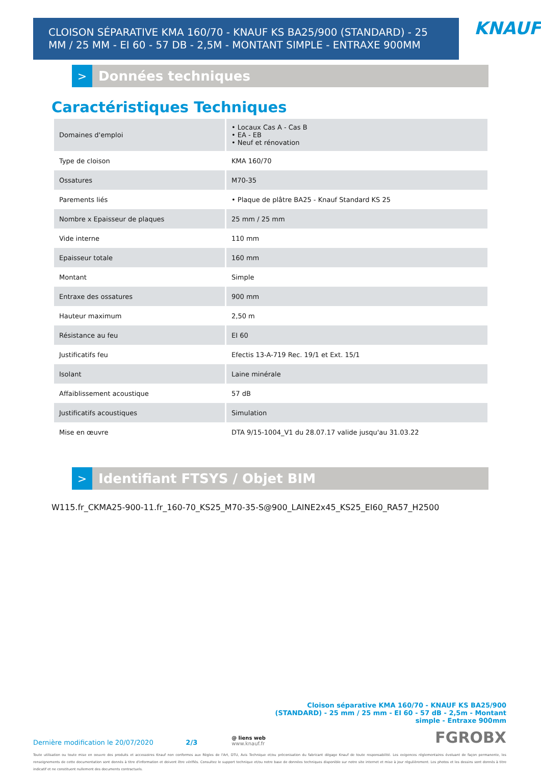CLOISON SÉPARATIVE KMA 160/70 - KNAUF KS BA25/900 (STANDARD) - 25 MM / 25 MM - EI 60 - 57 DB - 2,5M - MONTANT SIMPLE - ENTRAXE 900MM
KNAUF
>
Données techniques
Caractéristiques Techniques
| Domaines d'emploi | • Locaux Cas A - Cas B • EA - EB • Neuf et rénovation |
| Type de cloison | KMA 160/70 |
| Ossatures | M70-35 |
| Parements liés | • Plaque de plâtre BA25 - Knauf Standard KS 25 |
| Nombre x Epaisseur de plaques | 25 mm / 25 mm |
| Vide interne | 110 mm |
| Epaisseur totale | 160 mm |
| Montant | Simple |
| Entraxe des ossatures | 900 mm |
| Hauteur maximum | 2,50 m |
| Résistance au feu | EI 60 |
| Justificatifs feu | Efectis 13-A-719 Rec. 19/1 et Ext. 15/1 |
| Isolant | Laine minérale |
| Affaiblissement acoustique | 57 dB |
| Justificatifs acoustiques | Simulation |
| Mise en œuvre | DTA 9/15-1004_V1 du 28.07.17 valide jusqu'au 31.03.22 |
>
Identifiant FTSYS / Objet BIM
W115.fr_CKMA25-900-11.fr_160-70_KS25_M70-35-S@900_LAINE2x45_KS25_EI60_RA57_H2500
Cloison séparative KMA 160/70 - KNAUF KS BA25/900
(STANDARD) - 25 mm / 25 mm - EI 60 - 57 dB - 2,5m - Montant
simple - Entraxe 900mm
Dernière modification le 20/07/2020 2/3 @ liens web
www.knauf.fr FGROBX
Toute utilisation ou toute mise en oeuvre des produits et accessoires Knauf non conformes aux Règles de l'Art, DTU, Avis Technique et/ou préconisation du fabricant dégage Knauf de toute responsabilité. Les exigences réglementaires évoluant de façon permanente, les renseignements de cette documentation sont donnés à titre d'information et doivent être vérifiés. Consultez le support technique et/ou notre base de données techniques disponible sur notre site internet et mise à jour régulièrement. Les photos et les dessins sont donnés à titre indicatif et ne constituent nullement des documents contractuels.